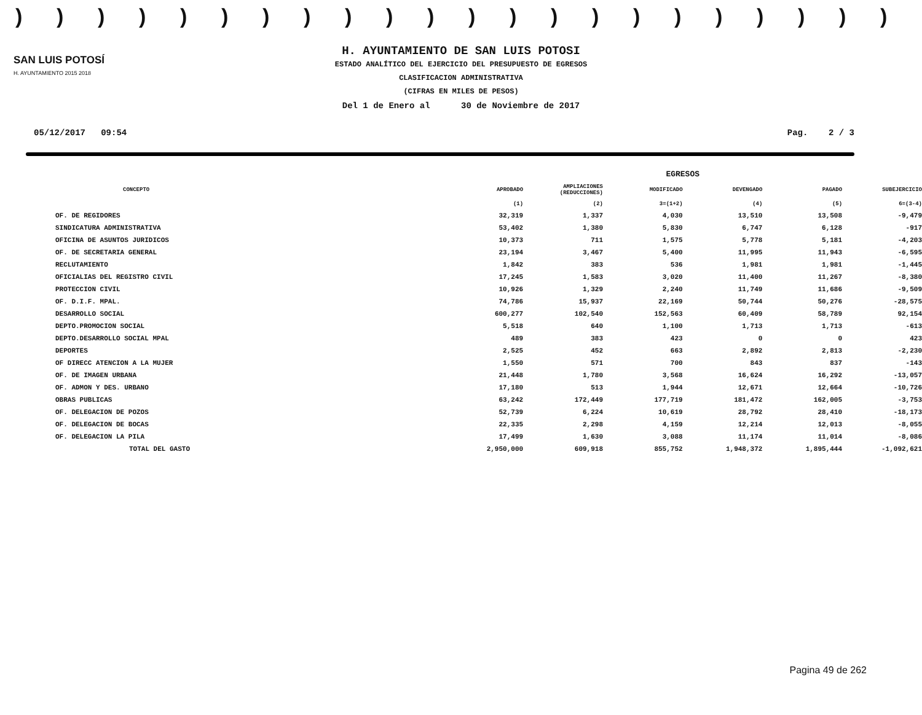))))))))))))))))))))))
SAN LUIS POTOSÍ
H. AYUNTAMIENTO 2015 2018
H. AYUNTAMIENTO DE SAN LUIS POTOSI
ESTADO ANALÍTICO DEL EJERCICIO DEL PRESUPUESTO DE EGRESOS
CLASIFICACION ADMINISTRATIVA
(CIFRAS EN MILES DE PESOS)
Del 1 de Enero al 30 de Noviembre de 2017
05/12/2017 09:54 Pag. 2 / 3
| | | | EGRESOS | | | |
| --- | --- | --- | --- | --- | --- | --- |
| CONCEPTO | APROBADO | AMPLIACIONES (REDUCCIONES) | MODIFICADO | DEVENGADO | PAGADO | SUBEJERCICIO |
| | (1) | (2) | 3=(1+2) | (4) | (5) | 6=(3-4) |
| OF. DE REGIDORES | 32,319 | 1,337 | 4,030 | 13,510 | 13,508 | -9,479 |
| SINDICATURA ADMINISTRATIVA | 53,402 | 1,380 | 5,830 | 6,747 | 6,128 | -917 |
| OFICINA DE ASUNTOS JURIDICOS | 10,373 | 711 | 1,575 | 5,778 | 5,181 | -4,203 |
| OF. DE SECRETARIA GENERAL | 23,194 | 3,467 | 5,400 | 11,995 | 11,943 | -6,595 |
| RECLUTAMIENTO | 1,842 | 383 | 536 | 1,981 | 1,981 | -1,445 |
| OFICIALIAS DEL REGISTRO CIVIL | 17,245 | 1,583 | 3,020 | 11,400 | 11,267 | -8,380 |
| PROTECCION CIVIL | 10,926 | 1,329 | 2,240 | 11,749 | 11,686 | -9,509 |
| OF. D.I.F. MPAL. | 74,786 | 15,937 | 22,169 | 50,744 | 50,276 | -28,575 |
| DESARROLLO SOCIAL | 600,277 | 102,540 | 152,563 | 60,409 | 58,789 | 92,154 |
| DEPTO.PROMOCION SOCIAL | 5,518 | 640 | 1,100 | 1,713 | 1,713 | -613 |
| DEPTO.DESARROLLO SOCIAL MPAL | 489 | 383 | 423 | 0 | 0 | 423 |
| DEPORTES | 2,525 | 452 | 663 | 2,892 | 2,813 | -2,230 |
| OF DIRECC ATENCION A LA MUJER | 1,550 | 571 | 700 | 843 | 837 | -143 |
| OF. DE IMAGEN URBANA | 21,448 | 1,780 | 3,568 | 16,624 | 16,292 | -13,057 |
| OF. ADMON Y DES. URBANO | 17,180 | 513 | 1,944 | 12,671 | 12,664 | -10,726 |
| OBRAS PUBLICAS | 63,242 | 172,449 | 177,719 | 181,472 | 162,005 | -3,753 |
| OF. DELEGACION DE POZOS | 52,739 | 6,224 | 10,619 | 28,792 | 28,410 | -18,173 |
| OF. DELEGACION DE BOCAS | 22,335 | 2,298 | 4,159 | 12,214 | 12,013 | -8,055 |
| OF. DELEGACION LA PILA | 17,499 | 1,630 | 3,088 | 11,174 | 11,014 | -8,086 |
| TOTAL DEL GASTO | 2,950,000 | 609,918 | 855,752 | 1,948,372 | 1,895,444 | -1,092,621 |
Pagina 49 de 262